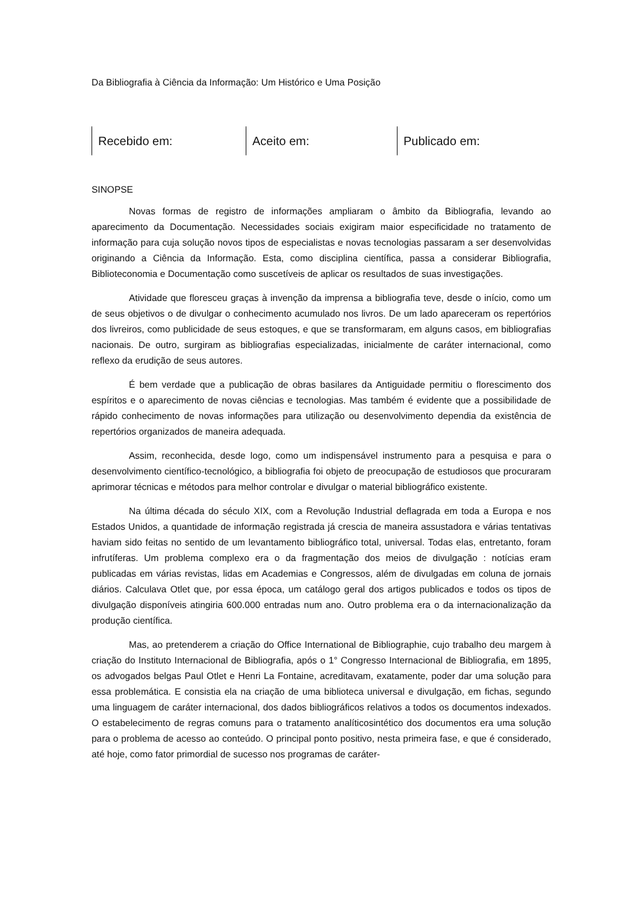Da Bibliografia à Ciência da Informação: Um Histórico e Uma Posição
Recebido em: Aceito em: Publicado em:
SINOPSE
Novas formas de registro de informações ampliaram o âmbito da Bibliografia, levando ao aparecimento da Documentação. Necessidades sociais exigiram maior especificidade no tratamento de informação para cuja solução novos tipos de especialistas e novas tecnologias passaram a ser desenvolvidas originando a Ciência da Informação. Esta, como disciplina científica, passa a considerar Bibliografia, Biblioteconomia e Documentação como suscetíveis de aplicar os resultados de suas investigações.
Atividade que floresceu graças à invenção da imprensa a bibliografia teve, desde o início, como um de seus objetivos o de divulgar o conhecimento acumulado nos livros. De um lado apareceram os repertórios dos livreiros, como publicidade de seus estoques, e que se transformaram, em alguns casos, em bibliografias nacionais. De outro, surgiram as bibliografias especializadas, inicialmente de caráter internacional, como reflexo da erudição de seus autores.
É bem verdade que a publicação de obras basilares da Antiguidade permitiu o florescimento dos espíritos e o aparecimento de novas ciências e tecnologias. Mas também é evidente que a possibilidade de rápido conhecimento de novas informações para utilização ou desenvolvimento dependia da existência de repertórios organizados de maneira adequada.
Assim, reconhecida, desde logo, como um indispensável instrumento para a pesquisa e para o desenvolvimento científico-tecnológico, a bibliografia foi objeto de preocupação de estudiosos que procuraram aprimorar técnicas e métodos para melhor controlar e divulgar o material bibliográfico existente.
Na última década do século XIX, com a Revolução Industrial deflagrada em toda a Europa e nos Estados Unidos, a quantidade de informação registrada já crescia de maneira assustadora e várias tentativas haviam sido feitas no sentido de um levantamento bibliográfico total, universal. Todas elas, entretanto, foram infrutíferas. Um problema complexo era o da fragmentação dos meios de divulgação : notícias eram publicadas em várias revistas, lidas em Academias e Congressos, além de divulgadas em coluna de jornais diários. Calculava Otlet que, por essa época, um catálogo geral dos artigos publicados e todos os tipos de divulgação disponíveis atingiria 600.000 entradas num ano. Outro problema era o da internacionalização da produção científica.
Mas, ao pretenderem a criação do Office International de Bibliographie, cujo trabalho deu margem à criação do Instituto Internacional de Bibliografia, após o 1° Congresso Internacional de Bibliografia, em 1895, os advogados belgas Paul Otlet e Henri La Fontaine, acreditavam, exatamente, poder dar uma solução para essa problemática. E consistia ela na criação de uma biblioteca universal e divulgação, em fichas, segundo uma linguagem de caráter internacional, dos dados bibliográficos relativos a todos os documentos indexados. O estabelecimento de regras comuns para o tratamento analíticosintético dos documentos era uma solução para o problema de acesso ao conteúdo. O principal ponto positivo, nesta primeira fase, e que é considerado, até hoje, como fator primordial de sucesso nos programas de caráter-